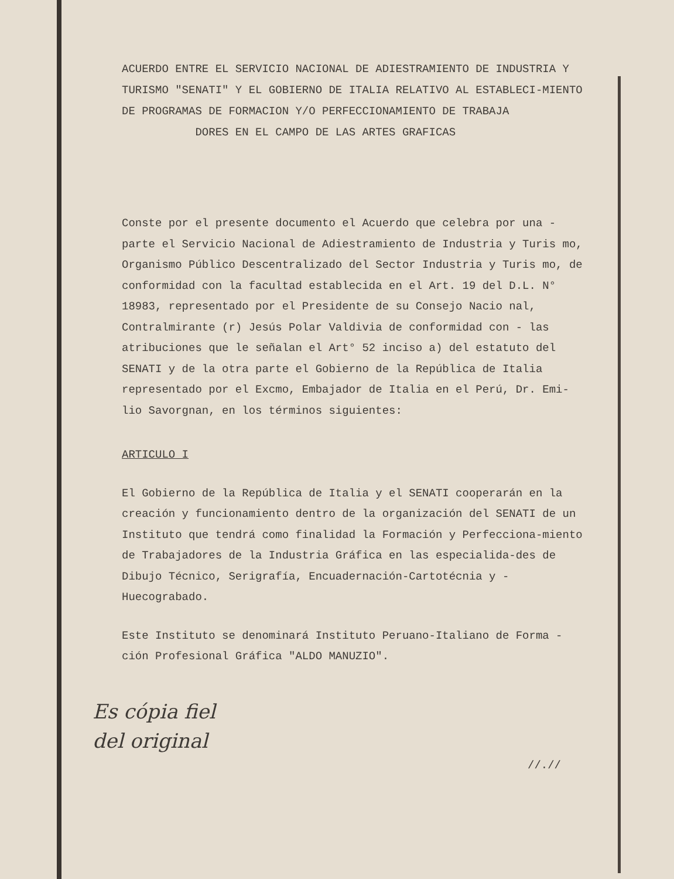ACUERDO ENTRE EL SERVICIO NACIONAL DE ADIESTRAMIENTO DE INDUSTRIA Y TURISMO "SENATI" Y EL GOBIERNO DE ITALIA RELATIVO AL ESTABLECI-MIENTO DE PROGRAMAS DE FORMACION Y/O PERFECCIONAMIENTO DE TRABAJA
DORES EN EL CAMPO DE LAS ARTES GRAFICAS
Conste por el presente documento el Acuerdo que celebra por una - parte el Servicio Nacional de Adiestramiento de Industria y Turis mo, Organismo Público Descentralizado del Sector Industria y Turis mo, de conformidad con la facultad establecida en el Art. 19 del D.L. N° 18983, representado por el Presidente de su Consejo Nacio nal, Contralmirante (r) Jesús Polar Valdivia de conformidad con - las atribuciones que le señalan el Art° 52 inciso a) del estatuto del SENATI y de la otra parte el Gobierno de la República de Italia representado por el Excmo, Embajador de Italia en el Perú, Dr. Emi-lio Savorgnan, en los términos siguientes:
ARTICULO I
El Gobierno de la República de Italia y el SENATI cooperarán en la creación y funcionamiento dentro de la organización del SENATI de un Instituto que tendrá como finalidad la Formación y Perfecciona-miento de Trabajadores de la Industria Gráfica en las especialida-des de Dibujo Técnico, Serigrafía, Encuadernación-Cartotécnia y - Huecograbado.
Este Instituto se denominará Instituto Peruano-Italiano de Forma - ción Profesional Gráfica "ALDO MANUZIO".
Es cópia fiel
del original
//.//